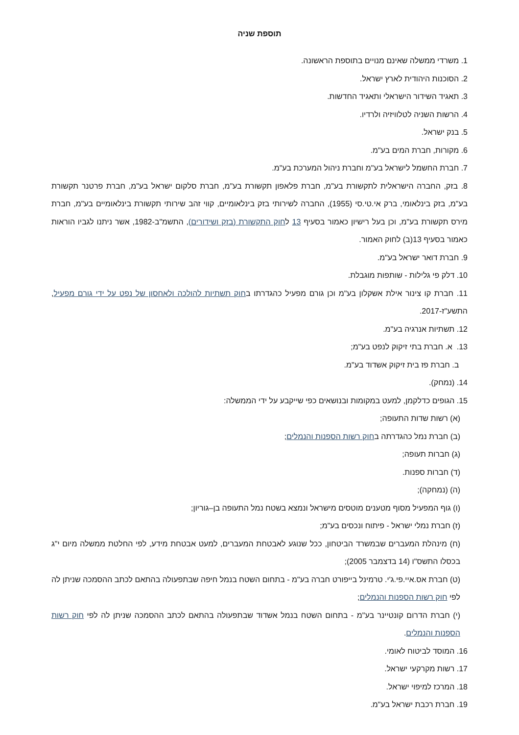תוספת שניה
1. משרדי ממשלה שאינם מנויים בתוספת הראשונה.
2. הסוכנות היהודית לארץ ישראל.
3. תאגיד השידור הישראלי ותאגיד החדשות.
4. הרשות השניה לטלוויזיה ולרדיו.
5. בנק ישראל.
6. מקורות, חברת המים בע"מ.
7. חברת החשמל לישראל בע"מ וחברת ניהול המערכת בע"מ.
8. בזק, החברה הישראלית לתקשורת בע"מ, חברת פלאפון תקשורת בע"מ, חברת סלקום ישראל בע"מ, חברת פרטנר תקשורת בע"מ, בזק בינלאומי, ברק אי.טי.סי (1955), החברה לשירותי בזק בינלאומיים, קווי זהב שירותי תקשורת בינלאומיים בע"מ, חברת מירס תקשורת בע"מ, וכן בעל רישיון כאמור בסעיף 13 לחוק התקשורת (בזק ושידורים), התשמ"ב-1982, אשר ניתנו לגביו הוראות כאמור בסעיף 13(ב) לחוק האמור.
9. חברת דואר ישראל בע"מ.
10. דלק פי גלילות - שותפות מוגבלת.
11. חברת קו צינור אילת אשקלון בע"מ וכן גורם מפעיל כהגדרתו בחוק תשתיות להולכה ולאחסון של נפט על ידי גורם מפעיל, התשע"ז-2017.
12. תשתיות אנרגיה בע"מ.
13. א. חברת בתי זיקוק לנפט בע"מ;
ב. חברת פז בית זיקוק אשדוד בע"מ.
14. (נמחק).
15. הגופים כדלקמן, למעט במקומות ובנושאים כפי שייקבע על ידי הממשלה:
(א) רשות שדות התעופה;
(ב) חברת נמל כהגדרתה בחוק רשות הספנות והנמלים;
(ג) חברות תעופה;
(ד) חברות ספנות.
(ה) (נמחקה);
(ו) גוף המפעיל מסוף מטענים מוטסים מישראל ונמצא בשטח נמל התעופה בן–גוריון;
(ז) חברת נמלי ישראל - פיתוח ונכסים בע"מ;
(ח) מינהלת המעברים שבמשרד הביטחון, ככל שנוגע לאבטחת המעברים, למעט אבטחת מידע, לפי החלטת ממשלה מיום י"ג בכסלו התשס"ו (14 בדצמבר 2005);
(ט) חברת אס.איי.פי.ג'י. טרמינל בייפורט חברה בע"מ - בתחום השטח בנמל חיפה שבתפעולה בהתאם לכתב ההסמכה שניתן לה לפי חוק רשות הספנות והנמלים;
(י) חברת הדרום קונטיינר בע"מ - בתחום השטח בנמל אשדוד שבתפעולה בהתאם לכתב ההסמכה שניתן לה לפי חוק רשות הספנות והנמלים.
16. המוסד לביטוח לאומי.
17. רשות מקרקעי ישראל.
18. המרכז למיפוי ישראל.
19. חברת רכבת ישראל בע"מ.